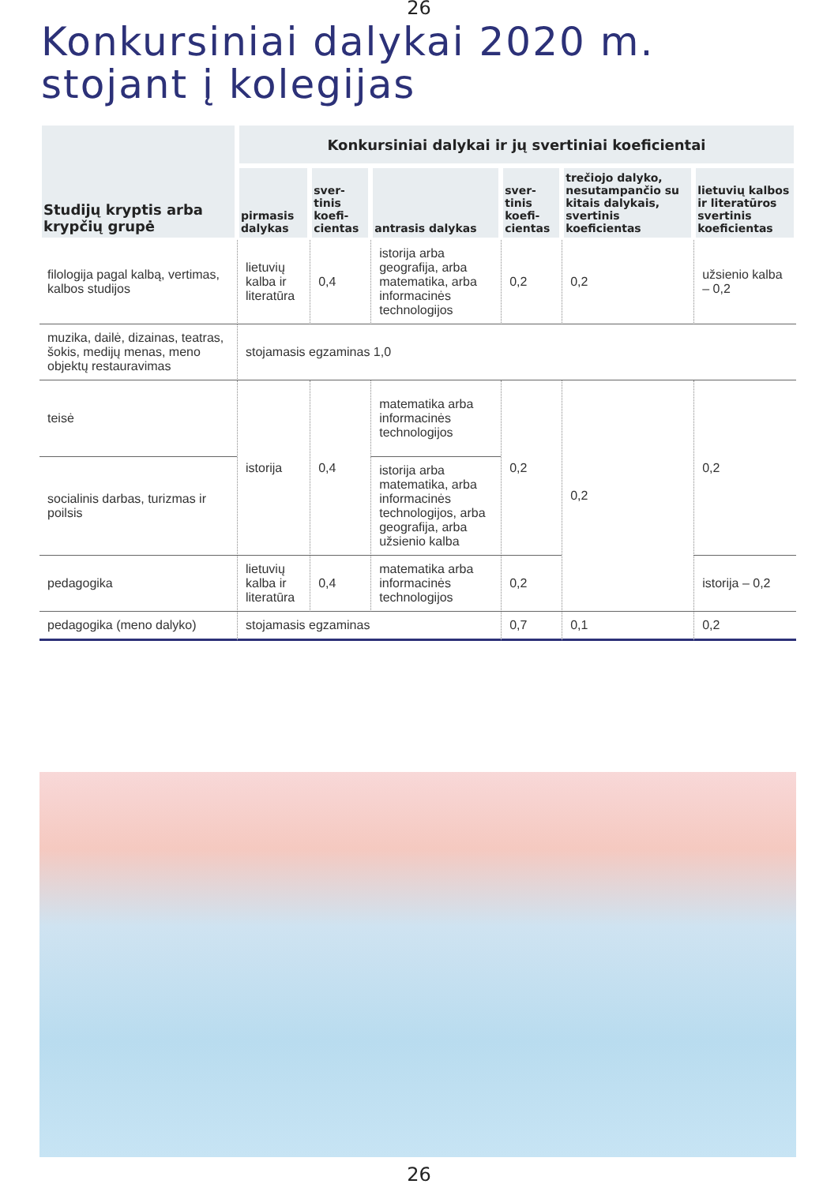26
Konkursiniai dalykai 2020 m.
stojant į kolegijas
| Studijų kryptis arba krypčių grupė | Konkursiniai dalykai ir jų svertiniai koeficientai | | | | | |
| --- | --- | --- | --- | --- | --- | --- |
| | pirmasis dalykas | sver-tinis koefi-cientas | antrasis dalykas | sver-tinis koefi-cientas | trečiojo dalyko, nesutampančio su kitais dalykais, svertinis koeficientas | lietuvių kalbos ir literatūros svertinis koeficientas |
| filologija pagal kalbą, vertimas, kalbos studijos | lietuvių kalba ir literatūra | 0,4 | istorija arba geografija, arba matematika, arba informacinės technologijos | 0,2 | 0,2 | užsienio kalba – 0,2 |
| muzika, dailė, dizainas, teatras, šokis, medijų menas, meno objektų restauravimas | stojamasis egzaminas 1,0 | | | | | |
| teisė | istorija | 0,4 | matematika arba informacinės technologijos | 0,2 | 0,2 | 0,2 |
| socialinis darbas, turizmas ir poilsis | | | istorija arba matematika, arba informacinės technologijos, arba geografija, arba užsienio kalba | | | |
| pedagogika | lietuvių kalba ir literatūra | 0,4 | matematika arba informacinės technologijos | 0,2 | | istorija – 0,2 |
| pedagogika (meno dalyko) | stojamasis egzaminas | | | 0,7 | 0,1 | 0,2 |
26